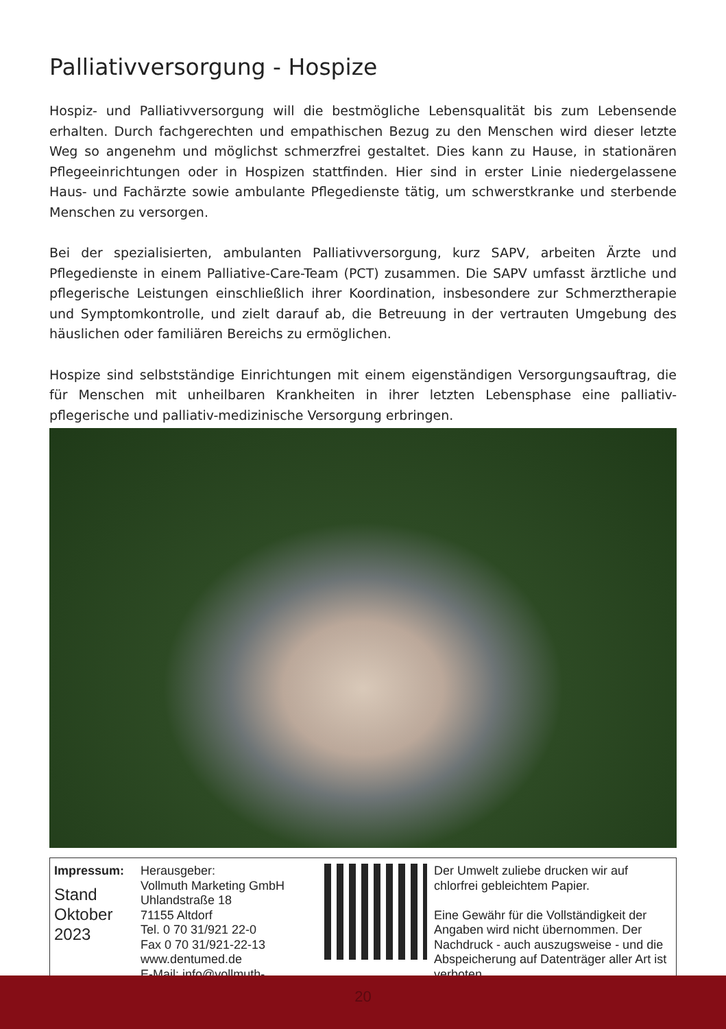Palliativversorgung - Hospize
Hospiz- und Palliativversorgung will die bestmögliche Lebensqualität bis zum Lebensende erhalten. Durch fachgerechten und empathischen Bezug zu den Menschen wird dieser letzte Weg so angenehm und möglichst schmerzfrei gestaltet. Dies kann zu Hause, in stationären Pflegeeinrichtungen oder in Hospizen stattfinden. Hier sind in erster Linie niedergelassene Haus- und Fachärzte sowie ambulante Pflegedienste tätig, um schwerstkranke und sterbende Menschen zu versorgen.
Bei der spezialisierten, ambulanten Palliativversorgung, kurz SAPV, arbeiten Ärzte und Pflegedienste in einem Palliative-Care-Team (PCT) zusammen. Die SAPV umfasst ärztliche und pflegerische Leistungen einschließlich ihrer Koordination, insbesondere zur Schmerztherapie und Symptomkontrolle, und zielt darauf ab, die Betreuung in der vertrauten Umgebung des häuslichen oder familiären Bereichs zu ermöglichen.
Hospize sind selbstständige Einrichtungen mit einem eigenständigen Versorgungsauftrag, die für Menschen mit unheilbaren Krankheiten in ihrer letzten Lebensphase eine palliativ-pflegerische und palliativ-medizinische Versorgung erbringen.
Impressum:
Stand
Oktober
2023
Herausgeber:
Vollmuth Marketing GmbH
Uhlandstraße 18
71155 Altdorf
Tel. 0 70 31/921 22-0
Fax 0 70 31/921-22-13
www.dentumed.de
E-Mail: info@vollmuth-marketing.de
Der Umwelt zuliebe drucken wir auf chlorfrei gebleichtem Papier.
Eine Gewähr für die Vollständigkeit der Angaben wird nicht übernommen. Der Nachdruck - auch auszugsweise - und die Abspeicherung auf Datenträger aller Art ist verboten.
20